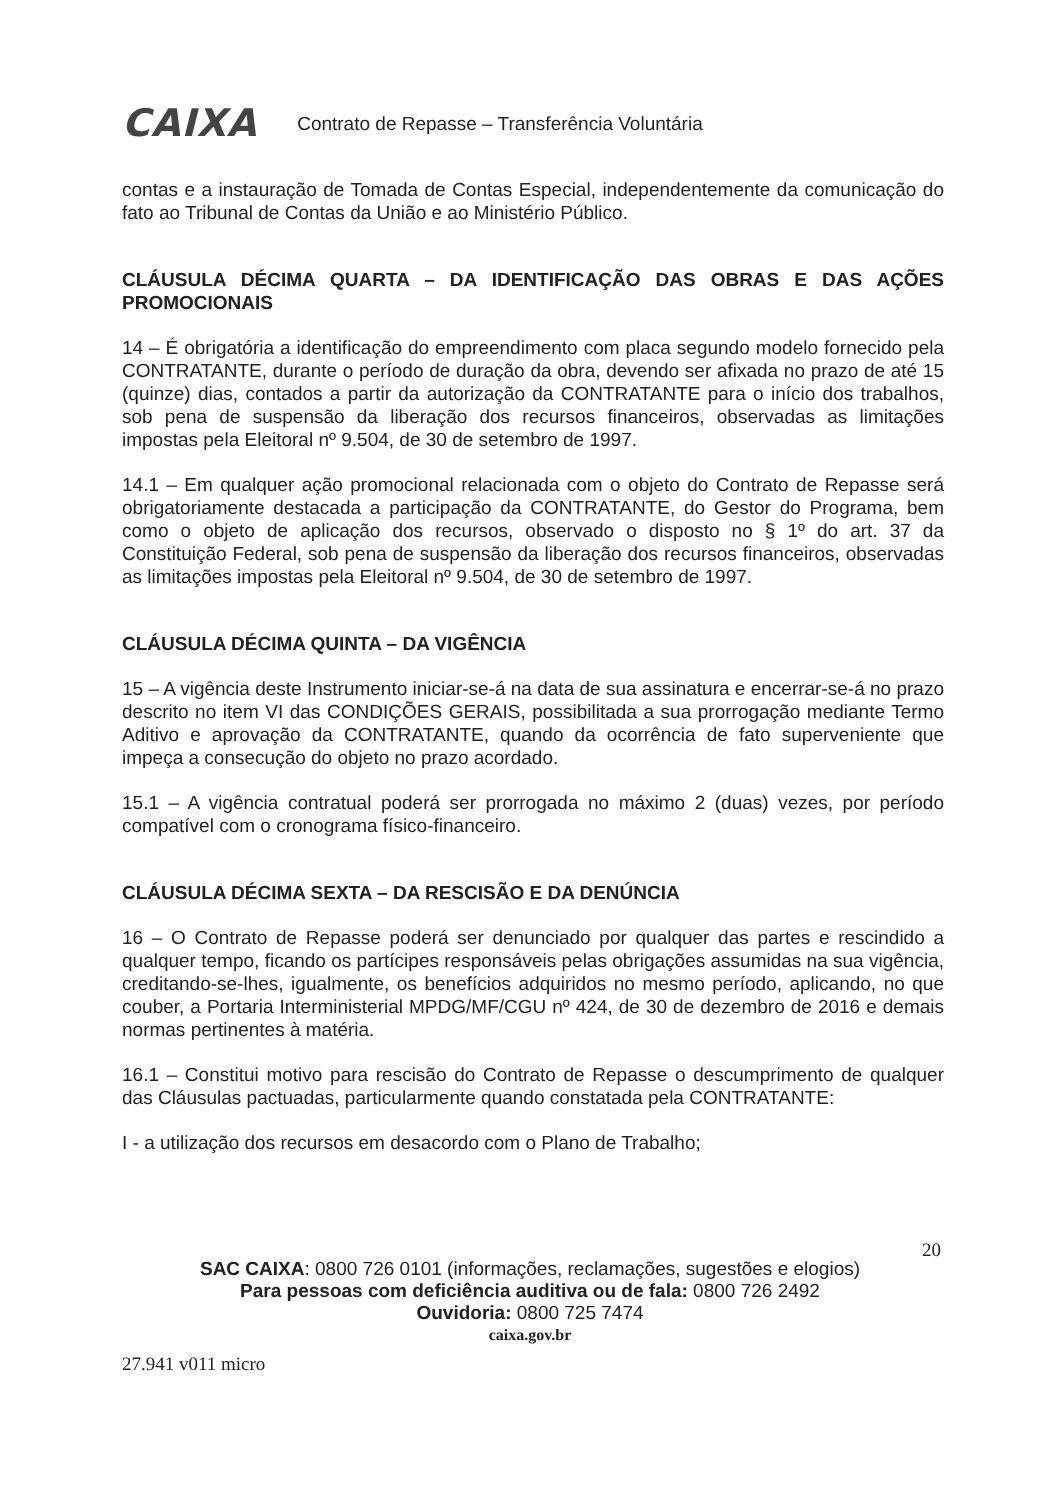CAIXA Contrato de Repasse – Transferência Voluntária
contas e a instauração de Tomada de Contas Especial, independentemente da comunicação do fato ao Tribunal de Contas da União e ao Ministério Público.
CLÁUSULA DÉCIMA QUARTA – DA IDENTIFICAÇÃO DAS OBRAS E DAS AÇÕES PROMOCIONAIS
14 – É obrigatória a identificação do empreendimento com placa segundo modelo fornecido pela CONTRATANTE, durante o período de duração da obra, devendo ser afixada no prazo de até 15 (quinze) dias, contados a partir da autorização da CONTRATANTE para o início dos trabalhos, sob pena de suspensão da liberação dos recursos financeiros, observadas as limitações impostas pela Eleitoral nº 9.504, de 30 de setembro de 1997.
14.1 – Em qualquer ação promocional relacionada com o objeto do Contrato de Repasse será obrigatoriamente destacada a participação da CONTRATANTE, do Gestor do Programa, bem como o objeto de aplicação dos recursos, observado o disposto no § 1º do art. 37 da Constituição Federal, sob pena de suspensão da liberação dos recursos financeiros, observadas as limitações impostas pela Eleitoral nº 9.504, de 30 de setembro de 1997.
CLÁUSULA DÉCIMA QUINTA – DA VIGÊNCIA
15 – A vigência deste Instrumento iniciar-se-á na data de sua assinatura e encerrar-se-á no prazo descrito no item VI das CONDIÇÕES GERAIS, possibilitada a sua prorrogação mediante Termo Aditivo e aprovação da CONTRATANTE, quando da ocorrência de fato superveniente que impeça a consecução do objeto no prazo acordado.
15.1 – A vigência contratual poderá ser prorrogada no máximo 2 (duas) vezes, por período compatível com o cronograma físico-financeiro.
CLÁUSULA DÉCIMA SEXTA – DA RESCISÃO E DA DENÚNCIA
16 – O Contrato de Repasse poderá ser denunciado por qualquer das partes e rescindido a qualquer tempo, ficando os partícipes responsáveis pelas obrigações assumidas na sua vigência, creditando-se-lhes, igualmente, os benefícios adquiridos no mesmo período, aplicando, no que couber, a Portaria Interministerial MPDG/MF/CGU nº 424, de 30 de dezembro de 2016 e demais normas pertinentes à matéria.
16.1 – Constitui motivo para rescisão do Contrato de Repasse o descumprimento de qualquer das Cláusulas pactuadas, particularmente quando constatada pela CONTRATANTE:
I - a utilização dos recursos em desacordo com o Plano de Trabalho;
20
SAC CAIXA: 0800 726 0101 (informações, reclamações, sugestões e elogios)
Para pessoas com deficiência auditiva ou de fala: 0800 726 2492
Ouvidoria: 0800 725 7474
caixa.gov.br
27.941 v011 micro